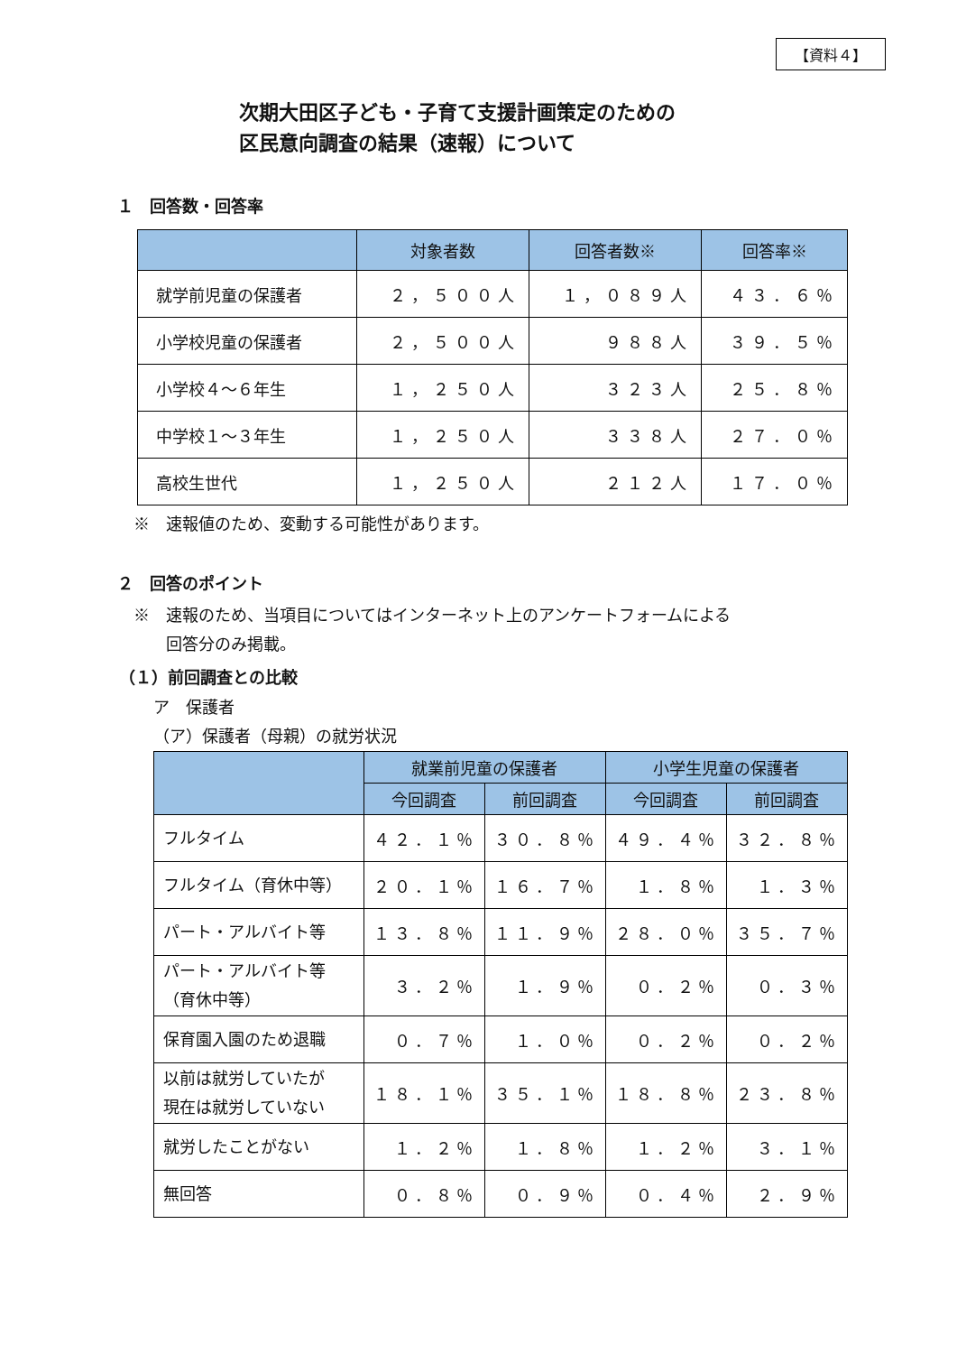【資料４】
次期大田区子ども・子育て支援計画策定のための
区民意向調査の結果（速報）について
１　回答数・回答率
| | 対象者数 | 回答者数※ | 回答率※ |
| --- | --- | --- | --- |
| 就学前児童の保護者 | ２，５００人 | １，０８９人 | ４３．６％ |
| 小学校児童の保護者 | ２，５００人 | ９８８人 | ３９．５％ |
| 小学校４～６年生 | １，２５０人 | ３２３人 | ２５．８％ |
| 中学校１～３年生 | １，２５０人 | ３３８人 | ２７．０％ |
| 高校生世代 | １，２５０人 | ２１２人 | １７．０％ |
※　速報値のため、変動する可能性があります。
２　回答のポイント
※　速報のため、当項目についてはインターネット上のアンケートフォームによる
　　回答分のみ掲載。
（１）前回調査との比較
ア　保護者
（ア）保護者（母親）の就労状況
| | 就業前児童の保護者 | | 小学生児童の保護者 | |
| --- | --- | --- | --- | --- |
| | 今回調査 | 前回調査 | 今回調査 | 前回調査 |
| フルタイム | ４２．１％ | ３０．８％ | ４９．４％ | ３２．８％ |
| フルタイム（育休中等） | ２０．１％ | １６．７％ | １．８％ | １．３％ |
| パート・アルバイト等 | １３．８％ | １１．９％ | ２８．０％ | ３５．７％ |
| パート・アルバイト等 （育休中等） | ３．２％ | １．９％ | ０．２％ | ０．３％ |
| 保育園入園のため退職 | ０．７％ | １．０％ | ０．２％ | ０．２％ |
| 以前は就労していたが 現在は就労していない | １８．１％ | ３５．１％ | １８．８％ | ２３．８％ |
| 就労したことがない | １．２％ | １．８％ | １．２％ | ３．１％ |
| 無回答 | ０．８％ | ０．９％ | ０．４％ | ２．９％ |